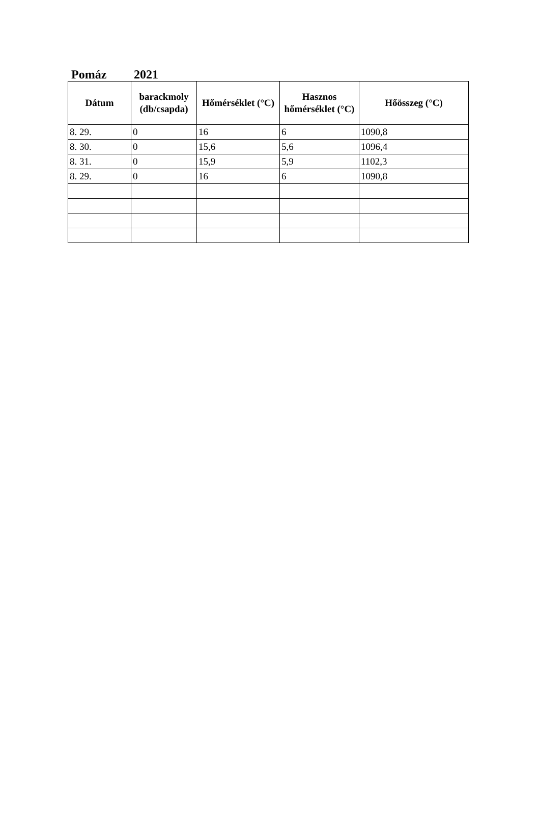Pomáz 2021
| Dátum | barackmoly (db/csapda) | Hőmérséklet (°C) | Hasznos hőmérséklet (°C) | Hőösszeg (°C) |
| --- | --- | --- | --- | --- |
| 8. 29. | 0 | 16 | 6 | 1090,8 |
| 8. 30. | 0 | 15,6 | 5,6 | 1096,4 |
| 8. 31. | 0 | 15,9 | 5,9 | 1102,3 |
| 8. 29. | 0 | 16 | 6 | 1090,8 |